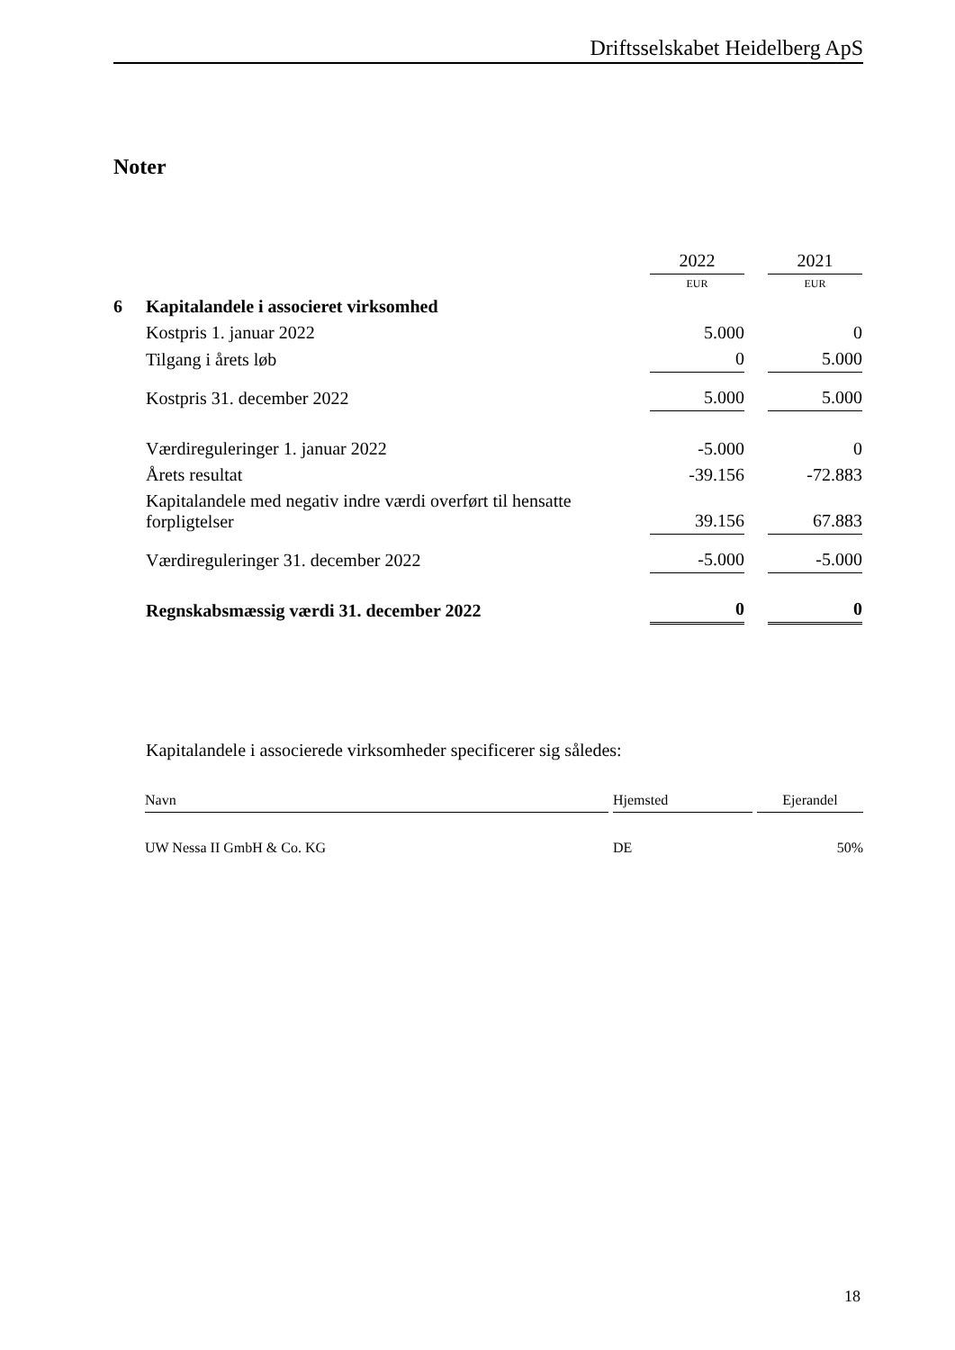Driftsselskabet Heidelberg ApS
Noter
| | | 2022 | | 2021 |
| | | EUR | | EUR |
| 6 | Kapitalandele i associeret virksomhed | | | |
| | Kostpris 1. januar 2022 | 5.000 | | 0 |
| | Tilgang i årets løb | 0 | | 5.000 |
| | Kostpris 31. december 2022 | 5.000 | | 5.000 |
| | Værdireguleringer 1. januar 2022 | -5.000 | | 0 |
| | Årets resultat | -39.156 | | -72.883 |
| | Kapitalandele med negativ indre værdi overført til hensatte forpligtelser | 39.156 | | 67.883 |
| | Værdireguleringer 31. december 2022 | -5.000 | | -5.000 |
| | Regnskabsmæssig værdi 31. december 2022 | 0 | | 0 |
Kapitalandele i associerede virksomheder specificerer sig således:
| Navn | | Hjemsted | | Ejerandel |
| UW Nessa II GmbH & Co. KG | | DE | | 50% |
18